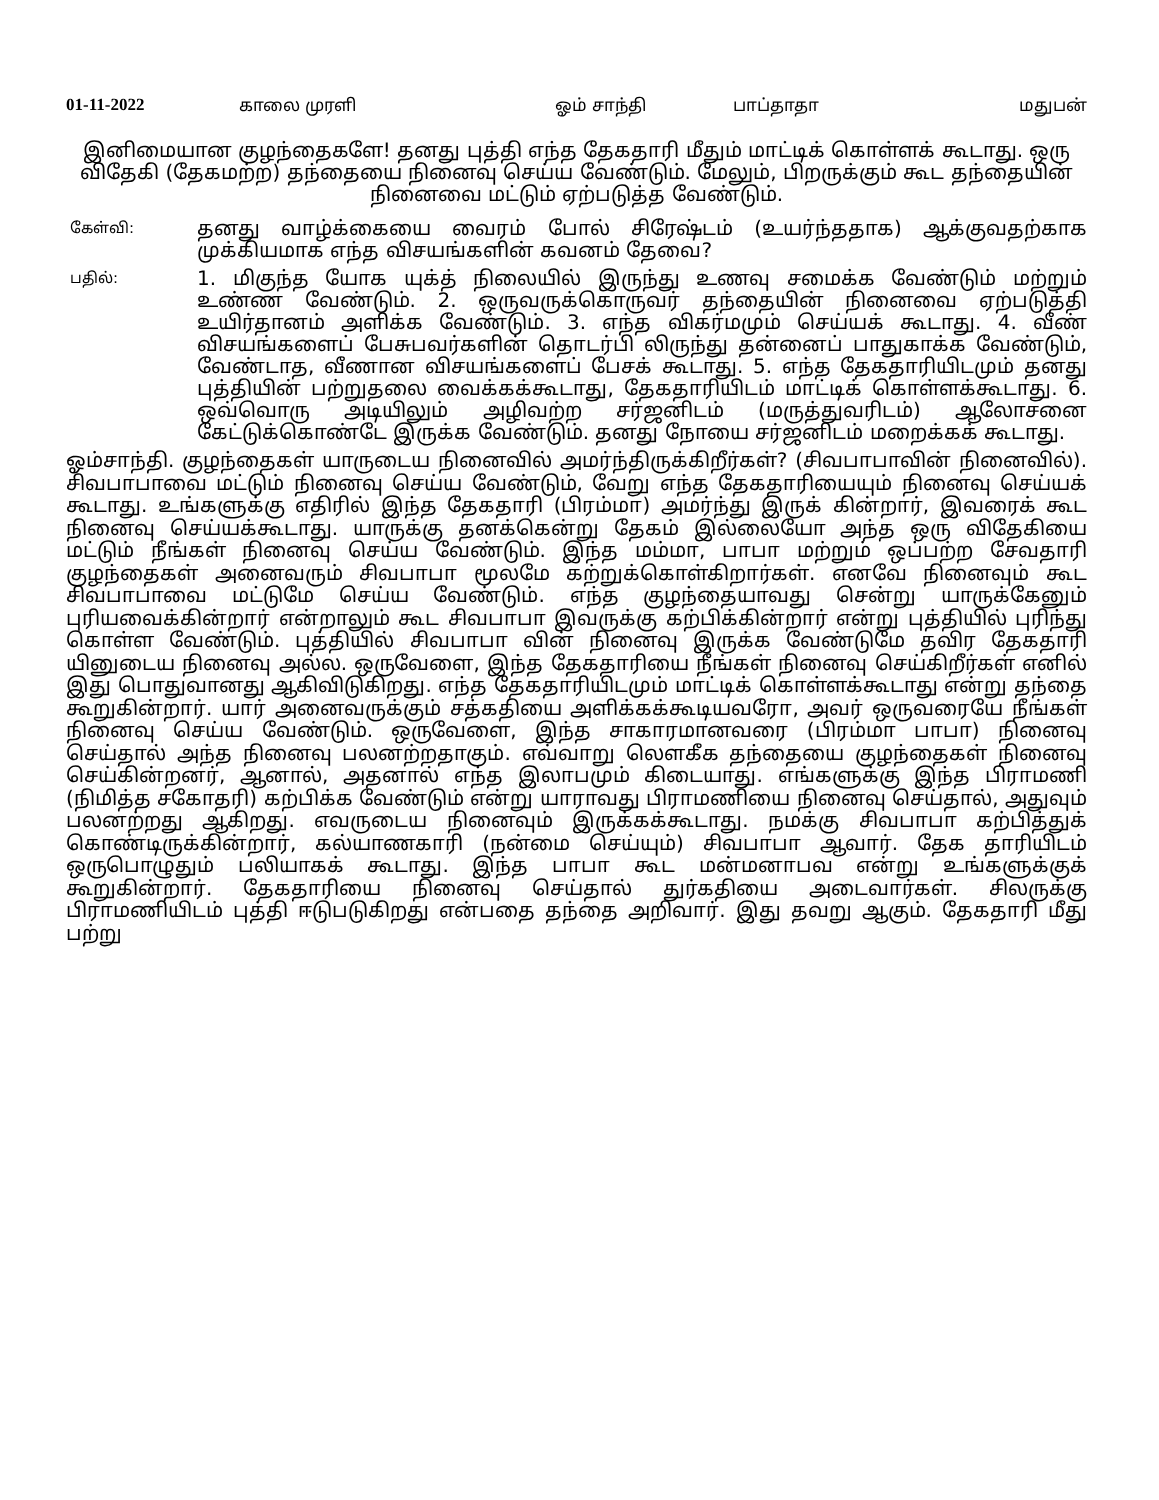01-11-2022 காலை முரளி ஓம் சாந்தி பாப்தாதா மதுபன்
இனிமையான குழந்தைகளே! தனது புத்தி எந்த தேகதாரி மீதும் மாட்டிக் கொள்ளக் கூடாது. ஒரு விதேகி (தேகமற்ற) தந்தையை நினைவு செய்ய வேண்டும். மேலும், பிறருக்கும் கூட தந்தையின் நினைவை மட்டும் ஏற்படுத்த வேண்டும்.
கேள்வி:
தனது வாழ்க்கையை வைரம் போல் சிரேஷ்டம் (உயர்ந்ததாக) ஆக்குவதற்காக முக்கியமாக எந்த விசயங்களின் கவனம் தேவை?
பதில்:
1. மிகுந்த யோக யுக்த் நிலையில் இருந்து உணவு சமைக்க வேண்டும் மற்றும் உண்ண வேண்டும். 2. ஒருவருக்கொருவர் தந்தையின் நினைவை ஏற்படுத்தி உயிர்தானம் அளிக்க வேண்டும். 3. எந்த விகர்மமும் செய்யக் கூடாது. 4. வீண் விசயங்களைப் பேசுபவர்களின் தொடர்பி லிருந்து தன்னைப் பாதுகாக்க வேண்டும், வேண்டாத, வீணான விசயங்களைப் பேசக் கூடாது. 5. எந்த தேகதாரியிடமும் தனது புத்தியின் பற்றுதலை வைக்கக்கூடாது, தேகதாரியிடம் மாட்டிக் கொள்ளக்கூடாது. 6. ஒவ்வொரு அடியிலும் அழிவற்ற சர்ஜனிடம் (மருத்துவரிடம்) ஆலோசனை கேட்டுக்கொண்டே இருக்க வேண்டும். தனது நோயை சர்ஜனிடம் மறைக்கக் கூடாது.
ஓம்சாந்தி. குழந்தைகள் யாருடைய நினைவில் அமர்ந்திருக்கிறீர்கள்? (சிவபாபாவின் நினைவில்). சிவபாபாவை மட்டும் நினைவு செய்ய வேண்டும், வேறு எந்த தேகதாரியையும் நினைவு செய்யக் கூடாது. உங்களுக்கு எதிரில் இந்த தேகதாரி (பிரம்மா) அமர்ந்து இருக் கின்றார், இவரைக் கூட நினைவு செய்யக்கூடாது. யாருக்கு தனக்கென்று தேகம் இல்லையோ அந்த ஒரு விதேகியை மட்டும் நீங்கள் நினைவு செய்ய வேண்டும். இந்த மம்மா, பாபா மற்றும் ஒப்பற்ற சேவதாரி குழந்தைகள் அனைவரும் சிவபாபா மூலமே கற்றுக்கொள்கிறார்கள். எனவே நினைவும் கூட சிவபாபாவை மட்டுமே செய்ய வேண்டும். எந்த குழந்தையாவது சென்று யாருக்கேனும் புரியவைக்கின்றார் என்றாலும் கூட சிவபாபா இவருக்கு கற்பிக்கின்றார் என்று புத்தியில் புரிந்து கொள்ள வேண்டும். புத்தியில் சிவபாபா வின் நினைவு இருக்க வேண்டுமே தவிர தேகதாரி யினுடைய நினைவு அல்ல. ஒருவேளை, இந்த தேகதாரியை நீங்கள் நினைவு செய்கிறீர்கள் எனில் இது பொதுவானது ஆகிவிடுகிறது. எந்த தேகதாரியிடமும் மாட்டிக் கொள்ளக்கூடாது என்று தந்தை கூறுகின்றார். யார் அனைவருக்கும் சத்கதியை அளிக்கக்கூடியவரோ, அவர் ஒருவரையே நீங்கள் நினைவு செய்ய வேண்டும். ஒருவேளை, இந்த சாகாரமானவரை (பிரம்மா பாபா) நினைவு செய்தால் அந்த நினைவு பலனற்றதாகும். எவ்வாறு லௌகீக தந்தையை குழந்தைகள் நினைவு செய்கின்றனர், ஆனால், அதனால் எந்த இலாபமும் கிடையாது. எங்களுக்கு இந்த பிராமணி (நிமித்த சகோதரி) கற்பிக்க வேண்டும் என்று யாராவது பிராமணியை நினைவு செய்தால், அதுவும் பலனற்றது ஆகிறது. எவருடைய நினைவும் இருக்கக்கூடாது. நமக்கு சிவபாபா கற்பித்துக் கொண்டிருக்கின்றார், கல்யாணகாரி (நன்மை செய்யும்) சிவபாபா ஆவார். தேக தாரியிடம் ஒருபொழுதும் பலியாகக் கூடாது. இந்த பாபா கூட மன்மனாபவ என்று உங்களுக்குக் கூறுகின்றார். தேகதாரியை நினைவு செய்தால் துர்கதியை அடைவார்கள். சிலருக்கு பிராமணியிடம் புத்தி ஈடுபடுகிறது என்பதை தந்தை அறிவார். இது தவறு ஆகும். தேகதாரி மீது பற்று